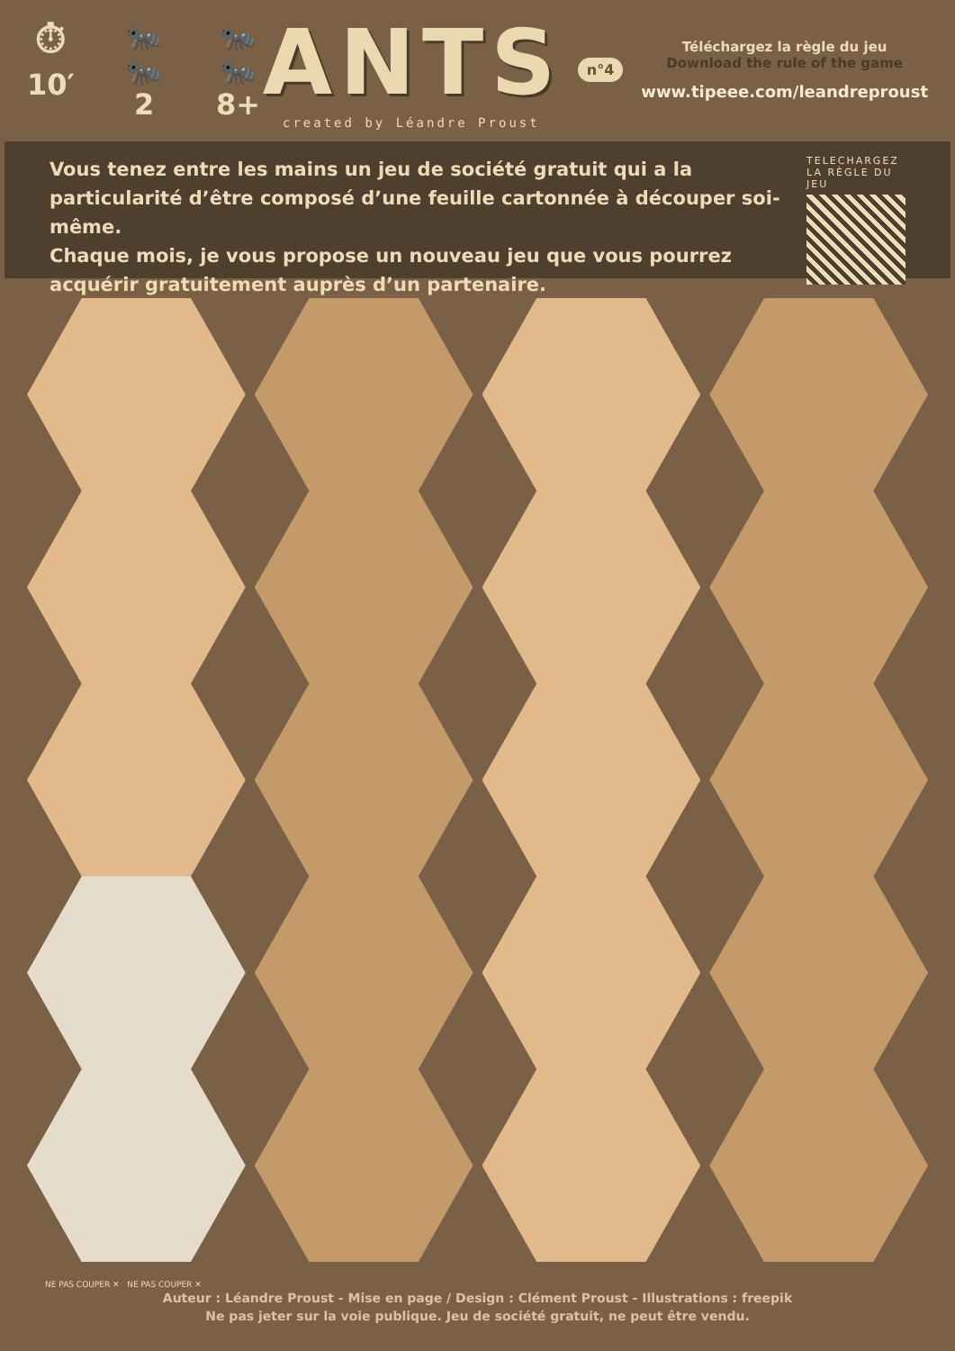⏱
10′
🐜🐜
2
🐜🐜
8+
ANTS
created by Léandre Proust
n°4
Téléchargez la règle du jeu
Download the rule of the game
www.tipeee.com/leandreproust
Vous tenez entre les mains un jeu de société gratuit qui a la particularité d’être composé d’une feuille cartonnée à découper soi-même.
Chaque mois, je vous propose un nouveau jeu que vous pourrez acquérir gratuitement auprès d’un partenaire.
TELECHARGEZ LA RÈGLE DU JEU
NE PAS COUPER ✕ NE PAS COUPER ✕
Auteur : Léandre Proust - Mise en page / Design : Clément Proust - Illustrations : freepik
Ne pas jeter sur la voie publique. Jeu de société gratuit, ne peut être vendu.